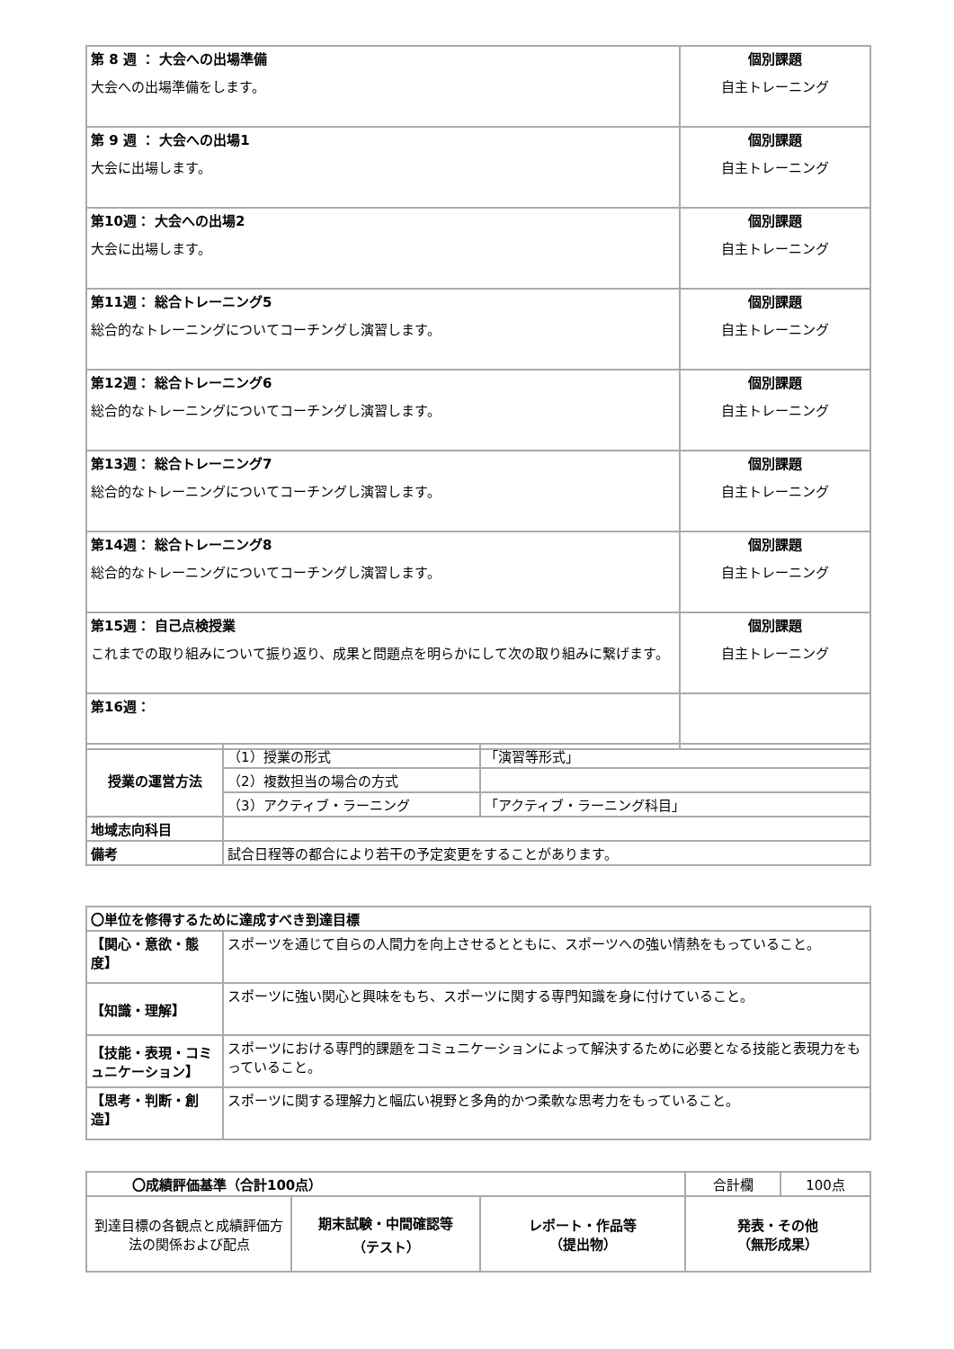| 第 8 週 ： 大会への出場準備 大会への出場準備をします。 | 個別課題 自主トレーニング |
| 第 9 週 ： 大会への出場1 大会に出場します。 | 個別課題 自主トレーニング |
| 第10週： 大会への出場2 大会に出場します。 | 個別課題 自主トレーニング |
| 第11週： 総合トレーニング5 総合的なトレーニングについてコーチングし演習します。 | 個別課題 自主トレーニング |
| 第12週： 総合トレーニング6 総合的なトレーニングについてコーチングし演習します。 | 個別課題 自主トレーニング |
| 第13週： 総合トレーニング7 総合的なトレーニングについてコーチングし演習します。 | 個別課題 自主トレーニング |
| 第14週： 総合トレーニング8 総合的なトレーニングについてコーチングし演習します。 | 個別課題 自主トレーニング |
| 第15週： 自己点検授業 これまでの取り組みについて振り返り、成果と問題点を明らかにして次の取り組みに繋げます。 | 個別課題 自主トレーニング |
| 第16週： | |
| 授業の運営方法 | （1）授業の形式 | 「演習等形式」 |
| | （2）複数担当の場合の方式 | |
| | （3）アクティブ・ラーニング | 「アクティブ・ラーニング科目」 |
| 地域志向科目 | | |
| 備考 | 試合日程等の都合により若干の予定変更をすることがあります。 | |
| 〇単位を修得するために達成すべき到達目標 | |
| 【関心・意欲・態度】 | スポーツを通じて自らの人間力を向上させるとともに、スポーツへの強い情熱をもっていること。 |
| 【知識・理解】 | スポーツに強い関心と興味をもち、スポーツに関する専門知識を身に付けていること。 |
| 【技能・表現・コミュニケーション】 | スポーツにおける専門的課題をコミュニケーションによって解決するために必要となる技能と表現力をもっていること。 |
| 【思考・判断・創造】 | スポーツに関する理解力と幅広い視野と多角的かつ柔軟な思考力をもっていること。 |
| 〇成績評価基準（合計100点） | | | 合計欄 | 100点 |
| 到達目標の各観点と成績評価方法の関係および配点 | 期末試験・中間確認等 （テスト） | レポート・作品等 （提出物） | 発表・その他 （無形成果） | |